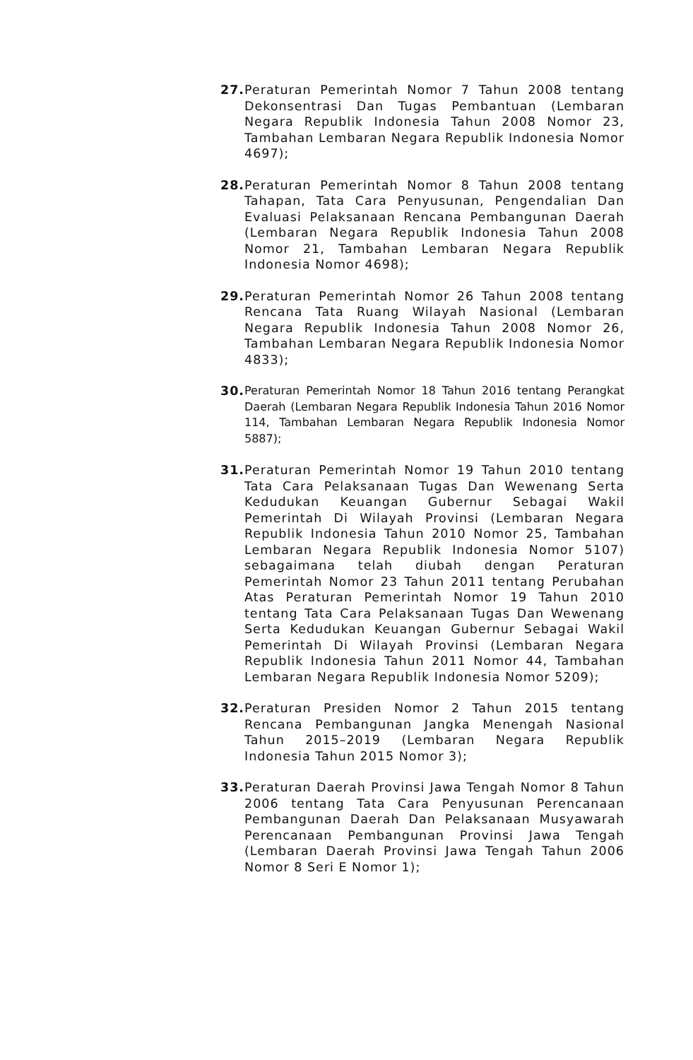27.
Peraturan Pemerintah Nomor 7 Tahun 2008 tentang Dekonsentrasi Dan Tugas Pembantuan (Lembaran Negara Republik Indonesia Tahun 2008 Nomor 23, Tambahan Lembaran Negara Republik Indonesia Nomor 4697);
28.
Peraturan Pemerintah Nomor 8 Tahun 2008 tentang Tahapan, Tata Cara Penyusunan, Pengendalian Dan Evaluasi Pelaksanaan Rencana Pembangunan Daerah (Lembaran Negara Republik Indonesia Tahun 2008 Nomor 21, Tambahan Lembaran Negara Republik Indonesia Nomor 4698);
29.
Peraturan Pemerintah Nomor 26 Tahun 2008 tentang Rencana Tata Ruang Wilayah Nasional (Lembaran Negara Republik Indonesia Tahun 2008 Nomor 26, Tambahan Lembaran Negara Republik Indonesia Nomor 4833);
30.
Peraturan Pemerintah Nomor 18 Tahun 2016 tentang Perangkat Daerah (Lembaran Negara Republik Indonesia Tahun 2016 Nomor 114, Tambahan Lembaran Negara Republik Indonesia Nomor 5887);
31.
Peraturan Pemerintah Nomor 19 Tahun 2010 tentang Tata Cara Pelaksanaan Tugas Dan Wewenang Serta Kedudukan Keuangan Gubernur Sebagai Wakil Pemerintah Di Wilayah Provinsi (Lembaran Negara Republik Indonesia Tahun 2010 Nomor 25, Tambahan Lembaran Negara Republik Indonesia Nomor 5107) sebagaimana telah diubah dengan Peraturan Pemerintah Nomor 23 Tahun 2011 tentang Perubahan Atas Peraturan Pemerintah Nomor 19 Tahun 2010 tentang Tata Cara Pelaksanaan Tugas Dan Wewenang Serta Kedudukan Keuangan Gubernur Sebagai Wakil Pemerintah Di Wilayah Provinsi (Lembaran Negara Republik Indonesia Tahun 2011 Nomor 44, Tambahan Lembaran Negara Republik Indonesia Nomor 5209);
32.
Peraturan Presiden Nomor 2 Tahun 2015 tentang Rencana Pembangunan Jangka Menengah Nasional Tahun 2015–2019 (Lembaran Negara Republik Indonesia Tahun 2015 Nomor 3);
33.
Peraturan Daerah Provinsi Jawa Tengah Nomor 8 Tahun 2006 tentang Tata Cara Penyusunan Perencanaan Pembangunan Daerah Dan Pelaksanaan Musyawarah Perencanaan Pembangunan Provinsi Jawa Tengah (Lembaran Daerah Provinsi Jawa Tengah Tahun 2006 Nomor 8 Seri E Nomor 1);